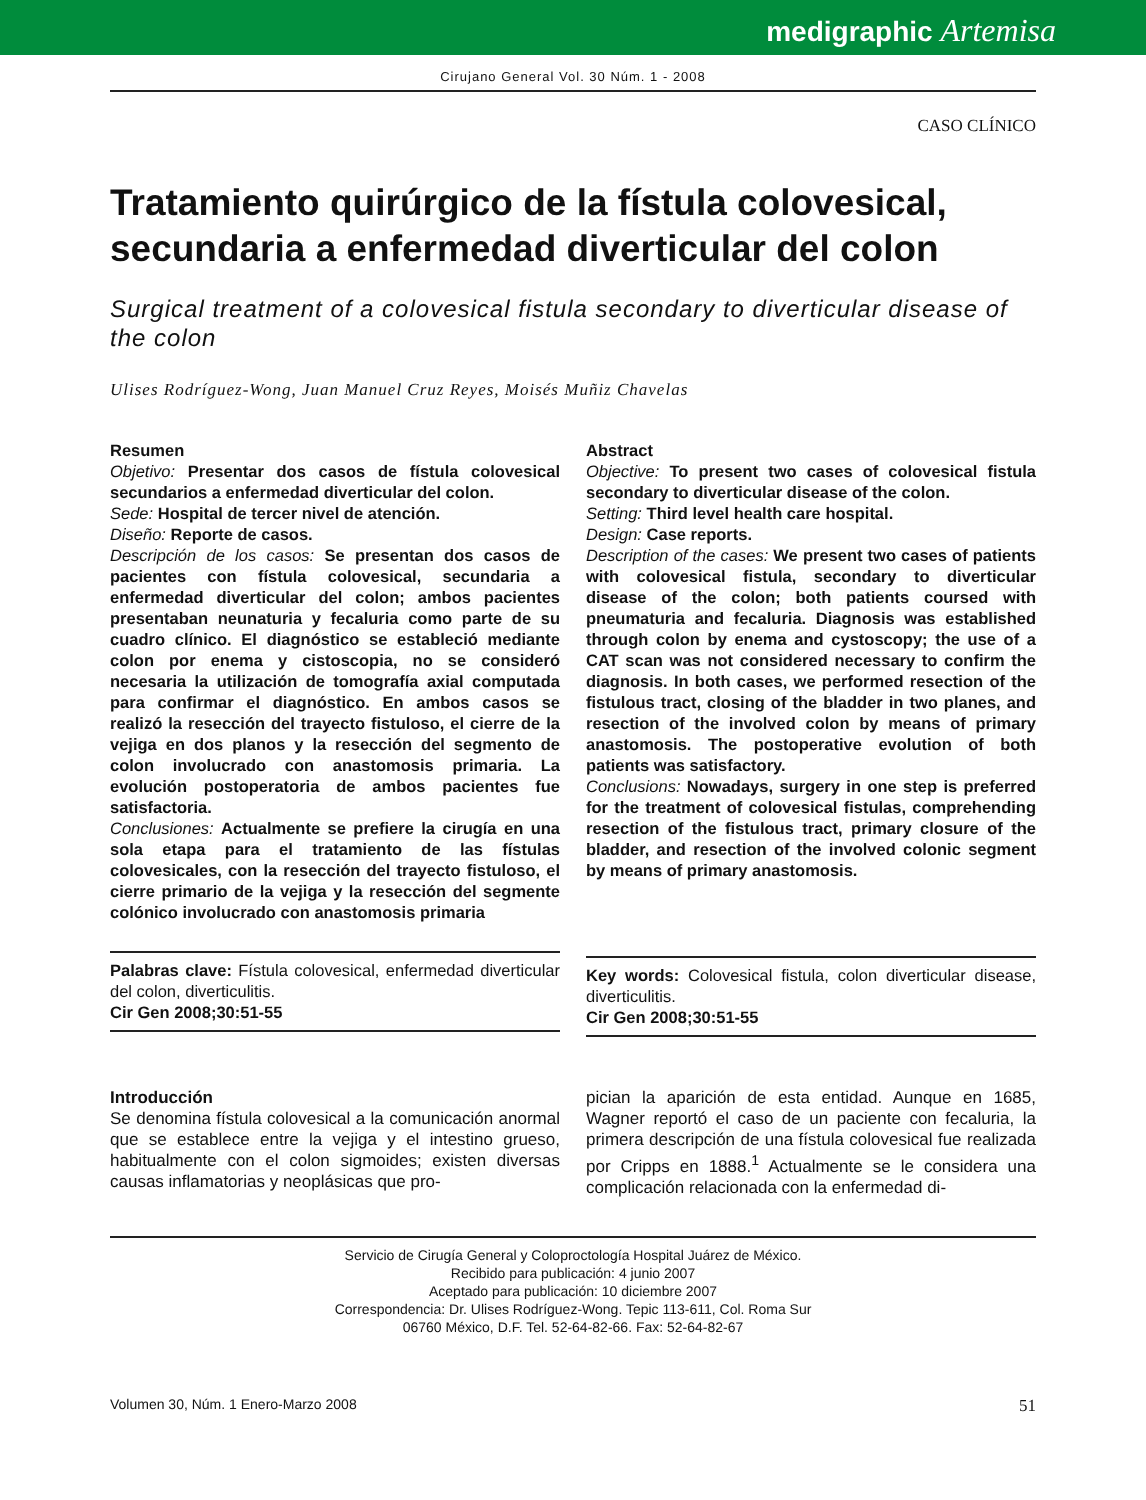medigraphic Artemisa
Cirujano General Vol. 30 Núm. 1 - 2008
CASO CLÍNICO
Tratamiento quirúrgico de la fístula colovesical, secundaria a enfermedad diverticular del colon
Surgical treatment of a colovesical fistula secondary to diverticular disease of the colon
Ulises Rodríguez-Wong, Juan Manuel Cruz Reyes, Moisés Muñiz Chavelas
Resumen
Objetivo: Presentar dos casos de fístula colovesical secundarios a enfermedad diverticular del colon.
Sede: Hospital de tercer nivel de atención.
Diseño: Reporte de casos.
Descripción de los casos: Se presentan dos casos de pacientes con fístula colovesical, secundaria a enfermedad diverticular del colon; ambos pacientes presentaban neunaturia y fecaluria como parte de su cuadro clínico. El diagnóstico se estableció mediante colon por enema y cistoscopia, no se consideró necesaria la utilización de tomografía axial computada para confirmar el diagnóstico. En ambos casos se realizó la resección del trayecto fistuloso, el cierre de la vejiga en dos planos y la resección del segmento de colon involucrado con anastomosis primaria. La evolución postoperatoria de ambos pacientes fue satisfactoria.
Conclusiones: Actualmente se prefiere la cirugía en una sola etapa para el tratamiento de las fístulas colovesicales, con la resección del trayecto fistuloso, el cierre primario de la vejiga y la resección del segmente colónico involucrado con anastomosis primaria
Palabras clave: Fístula colovesical, enfermedad diverticular del colon, diverticulitis.
Cir Gen 2008;30:51-55
Abstract
Objective: To present two cases of colovesical fistula secondary to diverticular disease of the colon.
Setting: Third level health care hospital.
Design: Case reports.
Description of the cases: We present two cases of patients with colovesical fistula, secondary to diverticular disease of the colon; both patients coursed with pneumaturia and fecaluria. Diagnosis was established through colon by enema and cystoscopy; the use of a CAT scan was not considered necessary to confirm the diagnosis. In both cases, we performed resection of the fistulous tract, closing of the bladder in two planes, and resection of the involved colon by means of primary anastomosis. The postoperative evolution of both patients was satisfactory.
Conclusions: Nowadays, surgery in one step is preferred for the treatment of colovesical fistulas, comprehending resection of the fistulous tract, primary closure of the bladder, and resection of the involved colonic segment by means of primary anastomosis.
Key words: Colovesical fistula, colon diverticular disease, diverticulitis.
Cir Gen 2008;30:51-55
Introducción
Se denomina fístula colovesical a la comunicación anormal que se establece entre la vejiga y el intestino grueso, habitualmente con el colon sigmoides; existen diversas causas inflamatorias y neoplásicas que pro-
pician la aparición de esta entidad. Aunque en 1685, Wagner reportó el caso de un paciente con fecaluria, la primera descripción de una fístula colovesical fue realizada por Cripps en 1888.<sup>1</sup> Actualmente se le considera una complicación relacionada con la enfermedad di-
Servicio de Cirugía General y Coloproctología Hospital Juárez de México.
Recibido para publicación: 4 junio 2007
Aceptado para publicación: 10 diciembre 2007
Correspondencia: Dr. Ulises Rodríguez-Wong. Tepic 113-611, Col. Roma Sur
06760 México, D.F. Tel. 52-64-82-66. Fax: 52-64-82-67
Volumen 30, Núm. 1 Enero-Marzo 2008 51